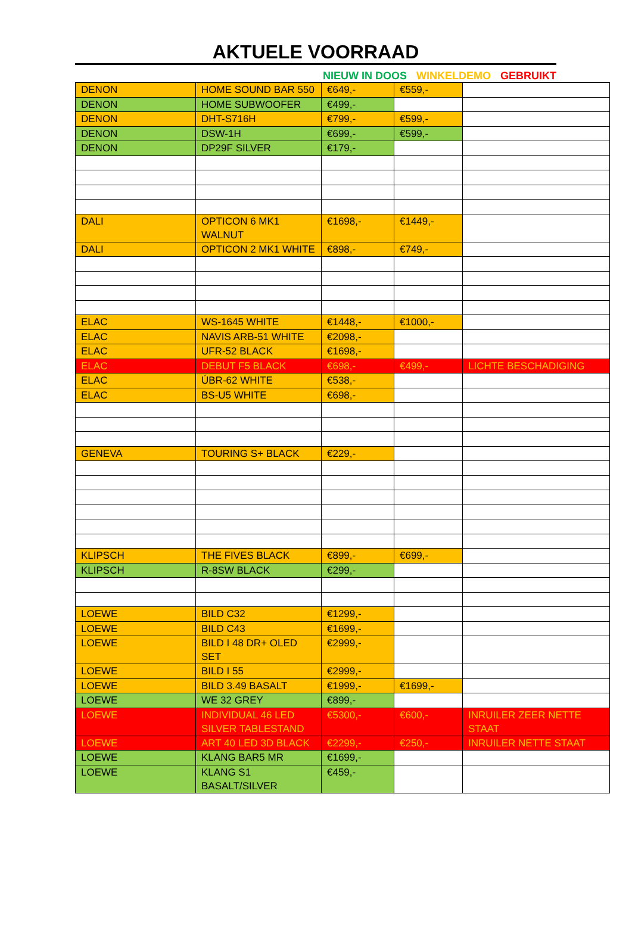AKTUELE VOORRAAD
NIEUW IN DOOS WINKELDEMO GEBRUIKT
| DENON | HOME SOUND BAR 550 | €649,- | €559,- | |
| DENON | HOME SUBWOOFER | €499,- | | |
| DENON | DHT-S716H | €799,- | €599,- | |
| DENON | DSW-1H | €699,- | €599,- | |
| DENON | DP29F SILVER | €179,- | | |
| DALI | OPTICON 6 MK1 WALNUT | €1698,- | €1449,- | |
| DALI | OPTICON 2 MK1 WHITE | €898,- | €749,- | |
| ELAC | WS-1645 WHITE | €1448,- | €1000,- | |
| ELAC | NAVIS ARB-51 WHITE | €2098,- | | |
| ELAC | UFR-52 BLACK | €1698,- | | |
| ELAC | DEBUT F5 BLACK | €698,- | €499,- | LICHTE BESCHADIGING |
| ELAC | ÚBR-62 WHITE | €538,- | | |
| ELAC | BS-U5 WHITE | €698,- | | |
| GENEVA | TOURING S+ BLACK | €229,- | | |
| KLIPSCH | THE FIVES BLACK | €899,- | €699,- | |
| KLIPSCH | R-8SW BLACK | €299,- | | |
| LOEWE | BILD C32 | €1299,- | | |
| LOEWE | BILD C43 | €1699,- | | |
| LOEWE | BILD I 48 DR+ OLED SET | €2999,- | | |
| LOEWE | BILD I 55 | €2999,- | | |
| LOEWE | BILD 3.49 BASALT | €1999,- | €1699,- | |
| LOEWE | WE 32 GREY | €899,- | | |
| LOEWE | INDIVIDUAL 46 LED SILVER TABLESTAND | €5300,- | €600,- | INRUILER ZEER NETTE STAAT |
| LOEWE | ART 40 LED 3D BLACK | €2299,- | €250,- | INRUILER NETTE STAAT |
| LOEWE | KLANG BAR5 MR | €1699,- | | |
| LOEWE | KLANG S1 BASALT/SILVER | €459,- | | |